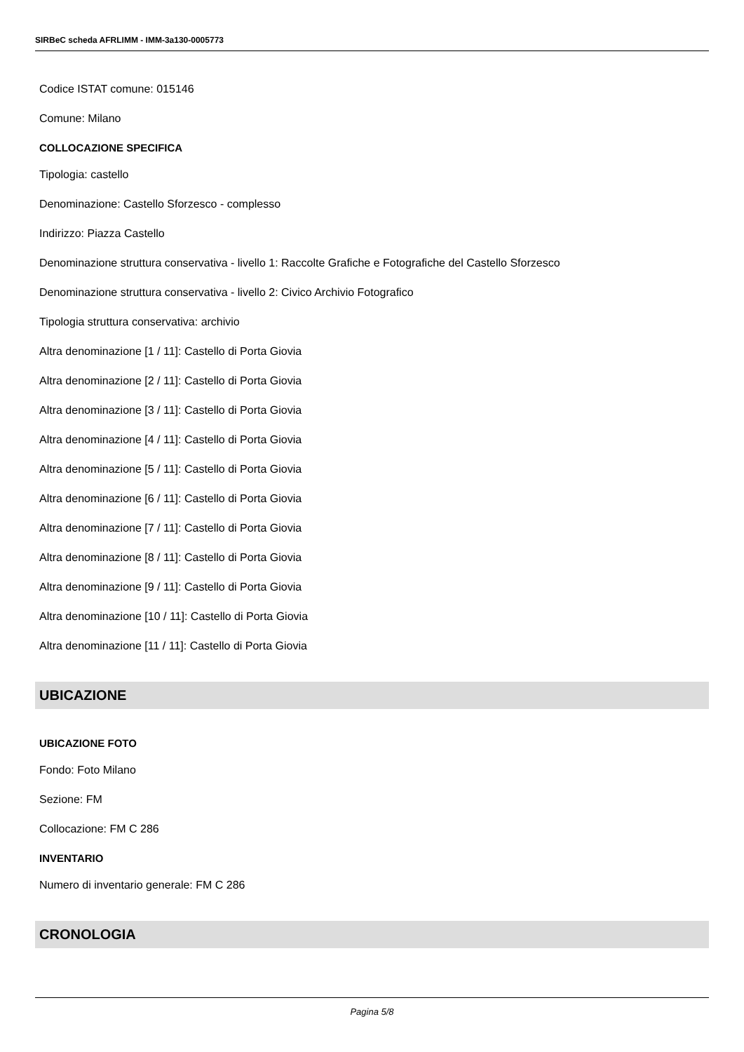SIRBeC scheda AFRLIMM - IMM-3a130-0005773
Codice ISTAT comune: 015146
Comune: Milano
COLLOCAZIONE SPECIFICA
Tipologia: castello
Denominazione: Castello Sforzesco - complesso
Indirizzo: Piazza Castello
Denominazione struttura conservativa - livello 1: Raccolte Grafiche e Fotografiche del Castello Sforzesco
Denominazione struttura conservativa - livello 2: Civico Archivio Fotografico
Tipologia struttura conservativa: archivio
Altra denominazione [1 / 11]: Castello di Porta Giovia
Altra denominazione [2 / 11]: Castello di Porta Giovia
Altra denominazione [3 / 11]: Castello di Porta Giovia
Altra denominazione [4 / 11]: Castello di Porta Giovia
Altra denominazione [5 / 11]: Castello di Porta Giovia
Altra denominazione [6 / 11]: Castello di Porta Giovia
Altra denominazione [7 / 11]: Castello di Porta Giovia
Altra denominazione [8 / 11]: Castello di Porta Giovia
Altra denominazione [9 / 11]: Castello di Porta Giovia
Altra denominazione [10 / 11]: Castello di Porta Giovia
Altra denominazione [11 / 11]: Castello di Porta Giovia
UBICAZIONE
UBICAZIONE FOTO
Fondo: Foto Milano
Sezione: FM
Collocazione: FM C 286
INVENTARIO
Numero di inventario generale: FM C 286
CRONOLOGIA
Pagina 5/8